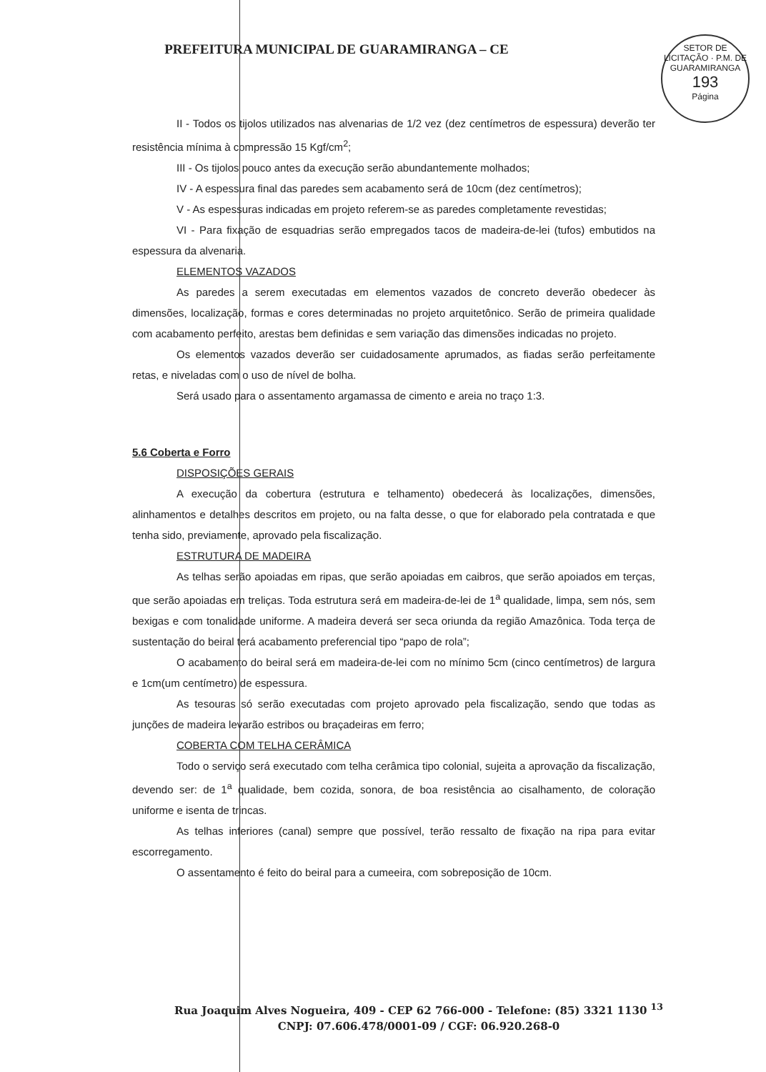PREFEITURA MUNICIPAL DE GUARAMIRANGA – CE
SETOR DE LICITAÇÃO · P.M. DE GUARAMIRANGA
193
Página
II - Todos os tijolos utilizados nas alvenarias de 1/2 vez (dez centímetros de espessura) deverão ter resistência mínima à compressão 15 Kgf/cm<sup>2</sup>;
III - Os tijolos pouco antes da execução serão abundantemente molhados;
IV - A espessura final das paredes sem acabamento será de 10cm (dez centímetros);
V - As espessuras indicadas em projeto referem-se as paredes completamente revestidas;
VI - Para fixação de esquadrias serão empregados tacos de madeira-de-lei (tufos) embutidos na espessura da alvenaria.
ELEMENTOS VAZADOS
As paredes a serem executadas em elementos vazados de concreto deverão obedecer às dimensões, localização, formas e cores determinadas no projeto arquitetônico. Serão de primeira qualidade com acabamento perfeito, arestas bem definidas e sem variação das dimensões indicadas no projeto.
Os elementos vazados deverão ser cuidadosamente aprumados, as fiadas serão perfeitamente retas, e niveladas com o uso de nível de bolha.
Será usado para o assentamento argamassa de cimento e areia no traço 1:3.
5.6 Coberta e Forro
DISPOSIÇÕES GERAIS
A execução da cobertura (estrutura e telhamento) obedecerá às localizações, dimensões, alinhamentos e detalhes descritos em projeto, ou na falta desse, o que for elaborado pela contratada e que tenha sido, previamente, aprovado pela fiscalização.
ESTRUTURA DE MADEIRA
As telhas serão apoiadas em ripas, que serão apoiadas em caibros, que serão apoiados em terças, que serão apoiadas em treliças. Toda estrutura será em madeira-de-lei de 1<sup>a</sup> qualidade, limpa, sem nós, sem bexigas e com tonalidade uniforme. A madeira deverá ser seca oriunda da região Amazônica. Toda terça de sustentação do beiral terá acabamento preferencial tipo “papo de rola”;
O acabamento do beiral será em madeira-de-lei com no mínimo 5cm (cinco centímetros) de largura e 1cm(um centímetro) de espessura.
As tesouras só serão executadas com projeto aprovado pela fiscalização, sendo que todas as junções de madeira levarão estribos ou braçadeiras em ferro;
COBERTA COM TELHA CERÂMICA
Todo o serviço será executado com telha cerâmica tipo colonial, sujeita a aprovação da fiscalização, devendo ser: de 1<sup>a</sup> qualidade, bem cozida, sonora, de boa resistência ao cisalhamento, de coloração uniforme e isenta de trincas.
As telhas inferiores (canal) sempre que possível, terão ressalto de fixação na ripa para evitar escorregamento.
O assentamento é feito do beiral para a cumeeira, com sobreposição de 10cm.
Rua Joaquim Alves Nogueira, 409 - CEP 62 766-000 - Telefone: (85) 3321 1130 <sup>13</sup>
CNPJ: 07.606.478/0001-09 / CGF: 06.920.268-0